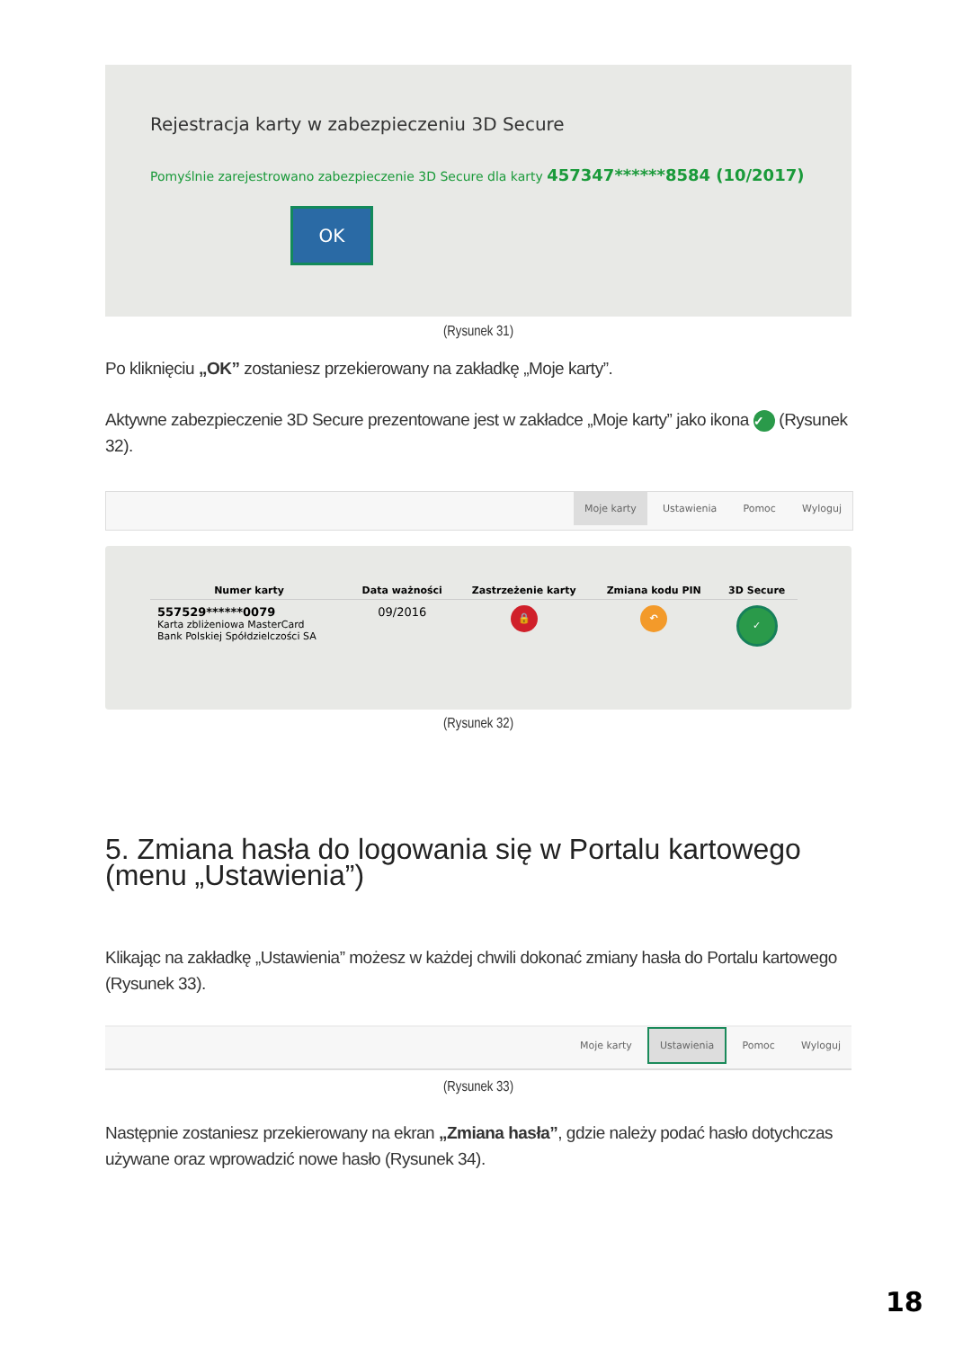Rejestracja karty w zabezpieczeniu 3D Secure
Pomyślnie zarejestrowano zabezpieczenie 3D Secure dla karty 457347******8584 (10/2017)
OK
(Rysunek 31)
Po kliknięciu „OK” zostaniesz przekierowany na zakładkę „Moje karty”.
Aktywne zabezpieczenie 3D Secure prezentowane jest w zakładce „Moje karty” jako ikona ✓ (Rysunek 32).
Moje karty Ustawienia Pomoc Wyloguj
| Numer karty | Data ważności | Zastrzeżenie karty | Zmiana kodu PIN | 3D Secure |
| --- | --- | --- | --- | --- |
| 557529******0079 Karta zbliżeniowa MasterCard Bank Polskiej Spółdzielczości SA | 09/2016 | 🔒 | ↶ | ✓ |
(Rysunek 32)
5. Zmiana hasła do logowania się w Portalu kartowego (menu „Ustawienia”)
Klikając na zakładkę „Ustawienia” możesz w każdej chwili dokonać zmiany hasła do Portalu kartowego (Rysunek 33).
Moje karty Ustawienia Pomoc Wyloguj
(Rysunek 33)
Następnie zostaniesz przekierowany na ekran „Zmiana hasła”, gdzie należy podać hasło dotychczas używane oraz wprowadzić nowe hasło (Rysunek 34).
18